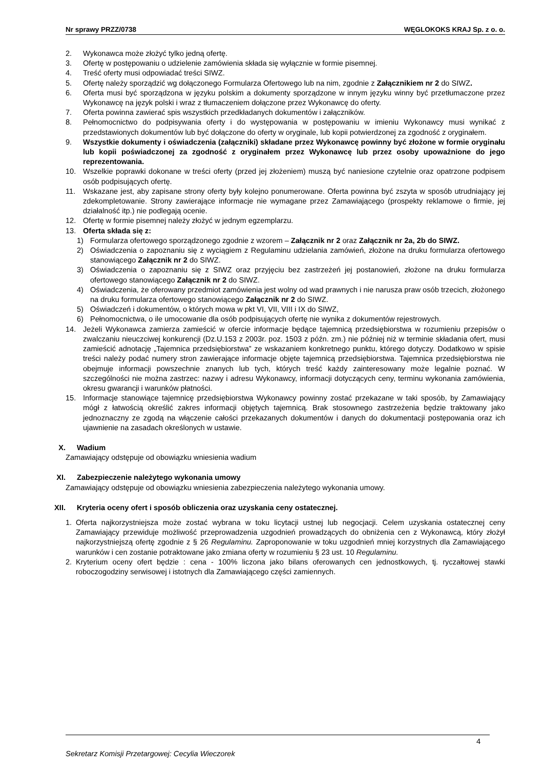Nr sprawy PRZZ/0738 WĘGLOKOKS KRAJ Sp. z o. o.
2. Wykonawca może złożyć tylko jedną ofertę.
3. Ofertę w postępowaniu o udzielenie zamówienia składa się wyłącznie w formie pisemnej.
4. Treść oferty musi odpowiadać treści SIWZ.
5. Ofertę należy sporządzić wg dołączonego Formularza Ofertowego lub na nim, zgodnie z Załącznikiem nr 2 do SIWZ.
6. Oferta musi być sporządzona w języku polskim a dokumenty sporządzone w innym języku winny być przetłumaczone przez Wykonawcę na język polski i wraz z tłumaczeniem dołączone przez Wykonawcę do oferty.
7. Oferta powinna zawierać spis wszystkich przedkładanych dokumentów i załączników.
8. Pełnomocnictwo do podpisywania oferty i do występowania w postępowaniu w imieniu Wykonawcy musi wynikać z przedstawionych dokumentów lub być dołączone do oferty w oryginale, lub kopii potwierdzonej za zgodność z oryginałem.
9. Wszystkie dokumenty i oświadczenia (załączniki) składane przez Wykonawcę powinny być złożone w formie oryginału lub kopii poświadczonej za zgodność z oryginałem przez Wykonawcę lub przez osoby upoważnione do jego reprezentowania.
10. Wszelkie poprawki dokonane w treści oferty (przed jej złożeniem) muszą być naniesione czytelnie oraz opatrzone podpisem osób podpisujących ofertę.
11. Wskazane jest, aby zapisane strony oferty były kolejno ponumerowane. Oferta powinna być zszyta w sposób utrudniający jej zdekompletowanie. Strony zawierające informacje nie wymagane przez Zamawiającego (prospekty reklamowe o firmie, jej działalność itp.) nie podlegają ocenie.
12. Ofertę w formie pisemnej należy złożyć w jednym egzemplarzu.
13. Oferta składa się z:
1) Formularza ofertowego sporządzonego zgodnie z wzorem – Załącznik nr 2 oraz Załącznik nr 2a, 2b do SIWZ.
2) Oświadczenia o zapoznaniu się z wyciągiem z Regulaminu udzielania zamówień, złożone na druku formularza ofertowego stanowiącego Załącznik nr 2 do SIWZ.
3) Oświadczenia o zapoznaniu się z SIWZ oraz przyjęciu bez zastrzeżeń jej postanowień, złożone na druku formularza ofertowego stanowiącego Załącznik nr 2 do SIWZ.
4) Oświadczenia, że oferowany przedmiot zamówienia jest wolny od wad prawnych i nie narusza praw osób trzecich, złożonego na druku formularza ofertowego stanowiącego Załącznik nr 2 do SIWZ.
5) Oświadczeń i dokumentów, o których mowa w pkt VI, VII, VIII i IX do SIWZ,
6) Pełnomocnictwa, o ile umocowanie dla osób podpisujących ofertę nie wynika z dokumentów rejestrowych.
14. Jeżeli Wykonawca zamierza zamieścić w ofercie informacje będące tajemnicą przedsiębiorstwa w rozumieniu przepisów o zwalczaniu nieuczciwej konkurencji (Dz.U.153 z 2003r. poz. 1503 z późn. zm.) nie później niż w terminie składania ofert, musi zamieścić adnotację „Tajemnica przedsiębiorstwa” ze wskazaniem konkretnego punktu, którego dotyczy. Dodatkowo w spisie treści należy podać numery stron zawierające informacje objęte tajemnicą przedsiębiorstwa. Tajemnica przedsiębiorstwa nie obejmuje informacji powszechnie znanych lub tych, których treść każdy zainteresowany może legalnie poznać. W szczególności nie można zastrzec: nazwy i adresu Wykonawcy, informacji dotyczących ceny, terminu wykonania zamówienia, okresu gwarancji i warunków płatności.
15. Informacje stanowiące tajemnicę przedsiębiorstwa Wykonawcy powinny zostać przekazane w taki sposób, by Zamawiający mógł z łatwością określić zakres informacji objętych tajemnicą. Brak stosownego zastrzeżenia będzie traktowany jako jednoznaczny ze zgodą na włączenie całości przekazanych dokumentów i danych do dokumentacji postępowania oraz ich ujawnienie na zasadach określonych w ustawie.
X. Wadium
Zamawiający odstępuje od obowiązku wniesienia wadium
XI. Zabezpieczenie należytego wykonania umowy
Zamawiający odstępuje od obowiązku wniesienia zabezpieczenia należytego wykonania umowy.
XII. Kryteria oceny ofert i sposób obliczenia oraz uzyskania ceny ostatecznej.
1. Oferta najkorzystniejsza może zostać wybrana w toku licytacji ustnej lub negocjacji. Celem uzyskania ostatecznej ceny Zamawiający przewiduje możliwość przeprowadzenia uzgodnień prowadzących do obniżenia cen z Wykonawcą, który złożył najkorzystniejszą ofertę zgodnie z § 26 Regulaminu. Zaproponowanie w toku uzgodnień mniej korzystnych dla Zamawiającego warunków i cen zostanie potraktowane jako zmiana oferty w rozumieniu § 23 ust. 10 Regulaminu.
2. Kryterium oceny ofert będzie : cena - 100% liczona jako bilans oferowanych cen jednostkowych, tj. ryczałtowej stawki roboczogodziny serwisowej i istotnych dla Zamawiającego części zamiennych.
4
Sekretarz Komisji Przetargowej: Cecylia Wieczorek